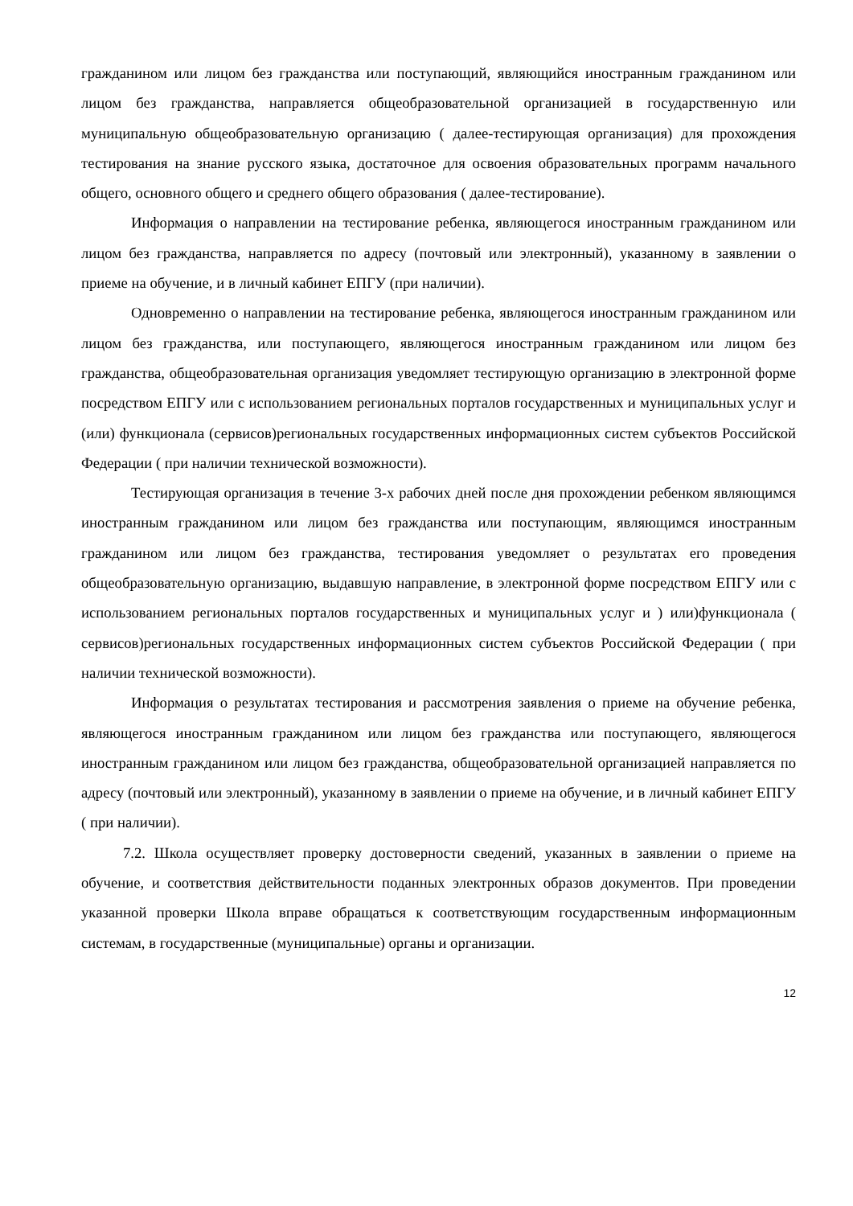гражданином или лицом без гражданства или поступающий, являющийся иностранным гражданином или лицом без гражданства, направляется общеобразовательной организацией в государственную или муниципальную общеобразовательную организацию ( далее-тестирующая организация) для прохождения тестирования на знание русского языка, достаточное для освоения образовательных программ начального общего, основного общего и среднего общего образования ( далее-тестирование).
Информация о направлении на тестирование ребенка, являющегося иностранным гражданином или лицом без гражданства, направляется по адресу (почтовый или электронный), указанному в заявлении о приеме на обучение, и в личный кабинет ЕПГУ (при наличии).
Одновременно о направлении на тестирование ребенка, являющегося иностранным гражданином или лицом без гражданства, или поступающего, являющегося иностранным гражданином или лицом без гражданства, общеобразовательная организация уведомляет тестирующую организацию в электронной форме посредством ЕПГУ или с использованием региональных порталов государственных и муниципальных услуг и (или) функционала (сервисов)региональных государственных информационных систем субъектов Российской Федерации ( при наличии технической возможности).
Тестирующая организация в течение 3-х рабочих дней после дня прохождении ребенком являющимся иностранным гражданином или лицом без гражданства или поступающим, являющимся иностранным гражданином или лицом без гражданства, тестирования уведомляет о результатах его проведения общеобразовательную организацию, выдавшую направление, в электронной форме посредством ЕПГУ или с использованием региональных порталов государственных и муниципальных услуг и ) или)функционала ( сервисов)региональных государственных информационных систем субъектов Российской Федерации ( при наличии технической возможности).
Информация о результатах тестирования и рассмотрения заявления о приеме на обучение ребенка, являющегося иностранным гражданином или лицом без гражданства или поступающего, являющегося иностранным гражданином или лицом без гражданства, общеобразовательной организацией направляется по адресу (почтовый или электронный), указанному в заявлении о приеме на обучение, и в личный кабинет ЕПГУ ( при наличии).
7.2. Школа осуществляет проверку достоверности сведений, указанных в заявлении о приеме на обучение, и соответствия действительности поданных электронных образов документов. При проведении указанной проверки Школа вправе обращаться к соответствующим государственным информационным системам, в государственные (муниципальные) органы и организации.
12